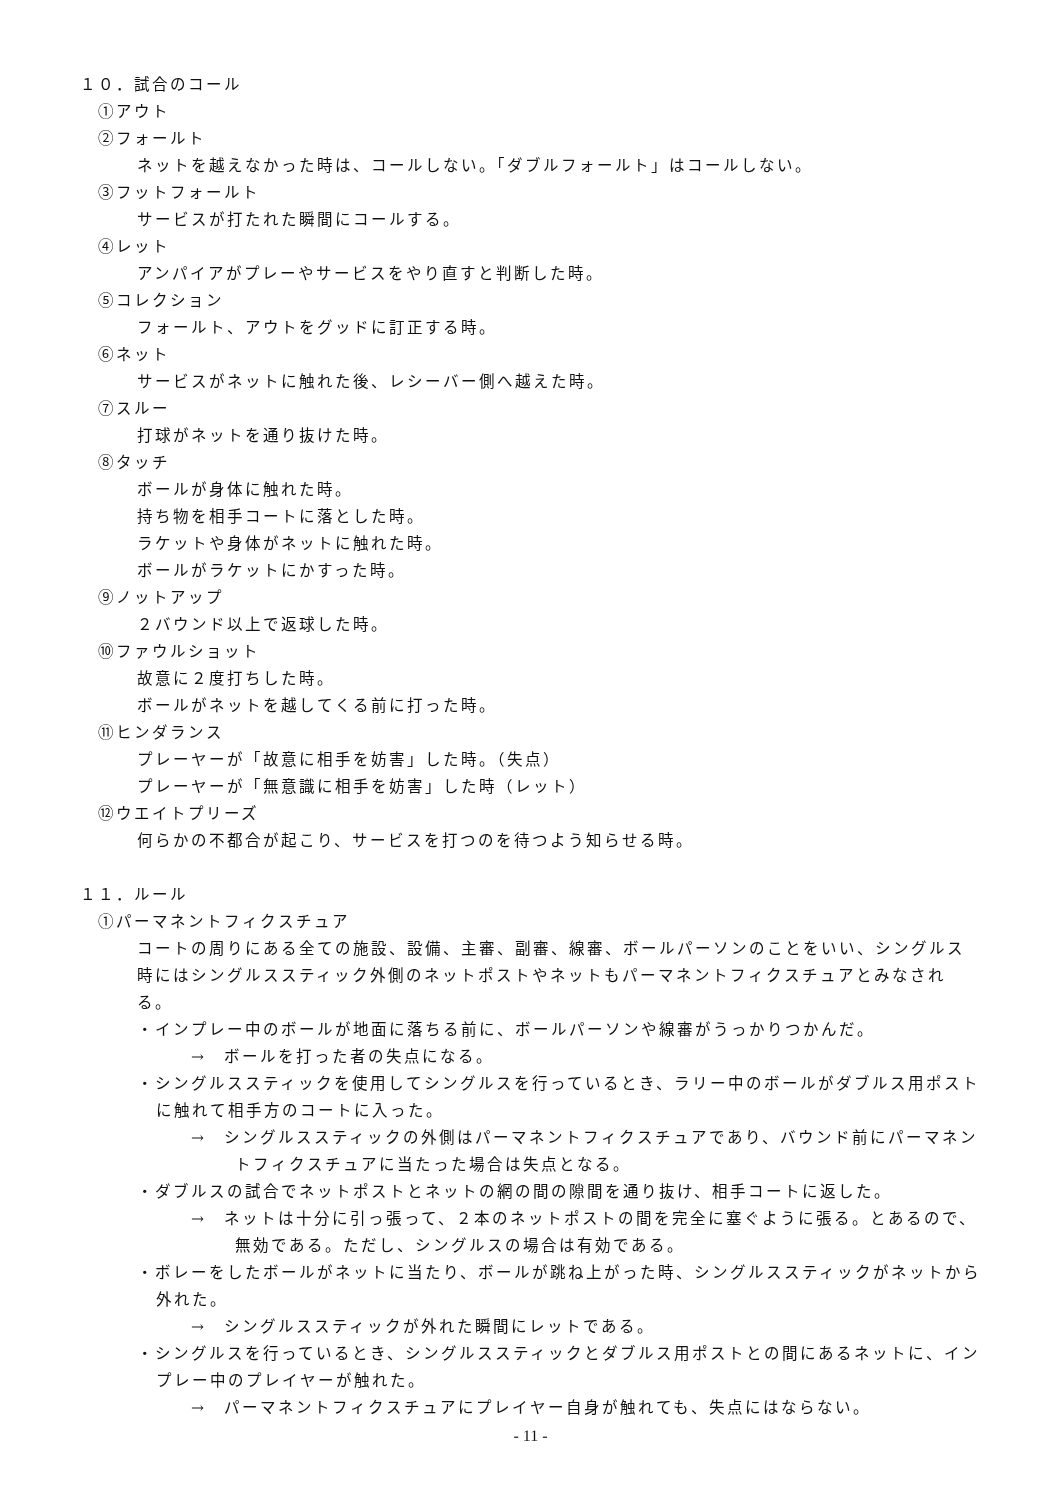１０．試合のコール
①アウト
②フォールト
ネットを越えなかった時は、コールしない。「ダブルフォールト」はコールしない。
③フットフォールト
サービスが打たれた瞬間にコールする。
④レット
アンパイアがプレーやサービスをやり直すと判断した時。
⑤コレクション
フォールト、アウトをグッドに訂正する時。
⑥ネット
サービスがネットに触れた後、レシーバー側へ越えた時。
⑦スルー
打球がネットを通り抜けた時。
⑧タッチ
ボールが身体に触れた時。
持ち物を相手コートに落とした時。
ラケットや身体がネットに触れた時。
ボールがラケットにかすった時。
⑨ノットアップ
２バウンド以上で返球した時。
⑩ファウルショット
故意に２度打ちした時。
ボールがネットを越してくる前に打った時。
⑪ヒンダランス
プレーヤーが「故意に相手を妨害」した時。（失点）
プレーヤーが「無意識に相手を妨害」した時（レット）
⑫ウエイトプリーズ
何らかの不都合が起こり、サービスを打つのを待つよう知らせる時。
１１．ルール
①パーマネントフィクスチュア
コートの周りにある全ての施設、設備、主審、副審、線審、ボールパーソンのことをいい、シングルス時にはシングルススティック外側のネットポストやネットもパーマネントフィクスチュアとみなされる。
・インプレー中のボールが地面に落ちる前に、ボールパーソンや線審がうっかりつかんだ。
→　ボールを打った者の失点になる。
・シングルススティックを使用してシングルスを行っているとき、ラリー中のボールがダブルス用ポストに触れて相手方のコートに入った。
→　シングルススティックの外側はパーマネントフィクスチュアであり、バウンド前にパーマネントフィクスチュアに当たった場合は失点となる。
・ダブルスの試合でネットポストとネットの網の間の隙間を通り抜け、相手コートに返した。
→　ネットは十分に引っ張って、２本のネットポストの間を完全に塞ぐように張る。とあるので、無効である。ただし、シングルスの場合は有効である。
・ボレーをしたボールがネットに当たり、ボールが跳ね上がった時、シングルススティックがネットから外れた。
→　シングルススティックが外れた瞬間にレットである。
・シングルスを行っているとき、シングルススティックとダブルス用ポストとの間にあるネットに、インプレー中のプレイヤーが触れた。
→　パーマネントフィクスチュアにプレイヤー自身が触れても、失点にはならない。
- 11 -